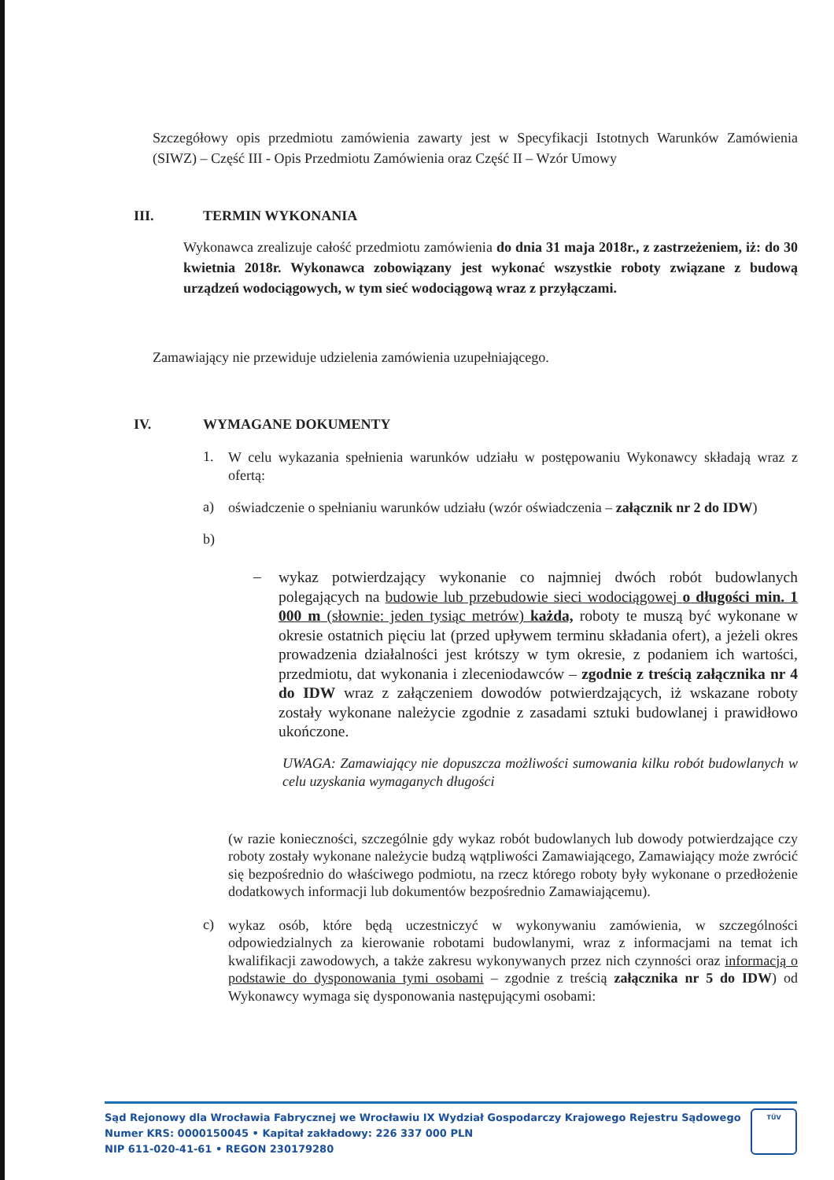Szczegółowy opis przedmiotu zamówienia zawarty jest w Specyfikacji Istotnych Warunków Zamówienia (SIWZ) – Część III - Opis Przedmiotu Zamówienia oraz Część II – Wzór Umowy
III. TERMIN WYKONANIA
Wykonawca zrealizuje całość przedmiotu zamówienia do dnia 31 maja 2018r., z zastrzeżeniem, iż: do 30 kwietnia 2018r. Wykonawca zobowiązany jest wykonać wszystkie roboty związane z budową urządzeń wodociągowych, w tym sieć wodociągową wraz z przyłączami.
Zamawiający nie przewiduje udzielenia zamówienia uzupełniającego.
IV. WYMAGANE DOKUMENTY
1.
W celu wykazania spełnienia warunków udziału w postępowaniu Wykonawcy składają wraz z ofertą:
a)
oświadczenie o spełnianiu warunków udziału (wzór oświadczenia – załącznik nr 2 do IDW)
b)
–
wykaz potwierdzający wykonanie co najmniej dwóch robót budowlanych polegających na budowie lub przebudowie sieci wodociągowej o długości min. 1 000 m (słownie: jeden tysiąc metrów) każda, roboty te muszą być wykonane w okresie ostatnich pięciu lat (przed upływem terminu składania ofert), a jeżeli okres prowadzenia działalności jest krótszy w tym okresie, z podaniem ich wartości, przedmiotu, dat wykonania i zleceniodawców – zgodnie z treścią załącznika nr 4 do IDW wraz z załączeniem dowodów potwierdzających, iż wskazane roboty zostały wykonane należycie zgodnie z zasadami sztuki budowlanej i prawidłowo ukończone.
UWAGA: Zamawiający nie dopuszcza możliwości sumowania kilku robót budowlanych w celu uzyskania wymaganych długości
(w razie konieczności, szczególnie gdy wykaz robót budowlanych lub dowody potwierdzające czy roboty zostały wykonane należycie budzą wątpliwości Zamawiającego, Zamawiający może zwrócić się bezpośrednio do właściwego podmiotu, na rzecz którego roboty były wykonane o przedłożenie dodatkowych informacji lub dokumentów bezpośrednio Zamawiającemu).
c)
wykaz osób, które będą uczestniczyć w wykonywaniu zamówienia, w szczególności odpowiedzialnych za kierowanie robotami budowlanymi, wraz z informacjami na temat ich kwalifikacji zawodowych, a także zakresu wykonywanych przez nich czynności oraz informacją o podstawie do dysponowania tymi osobami – zgodnie z treścią załącznika nr 5 do IDW) od Wykonawcy wymaga się dysponowania następującymi osobami:
Sąd Rejonowy dla Wrocławia Fabrycznej we Wrocławiu IX Wydział Gospodarczy Krajowego Rejestru Sądowego
Numer KRS: 0000150045 • Kapitał zakładowy: 226 337 000 PLN
NIP 611-020-41-61 • REGON 230179280
TÜV